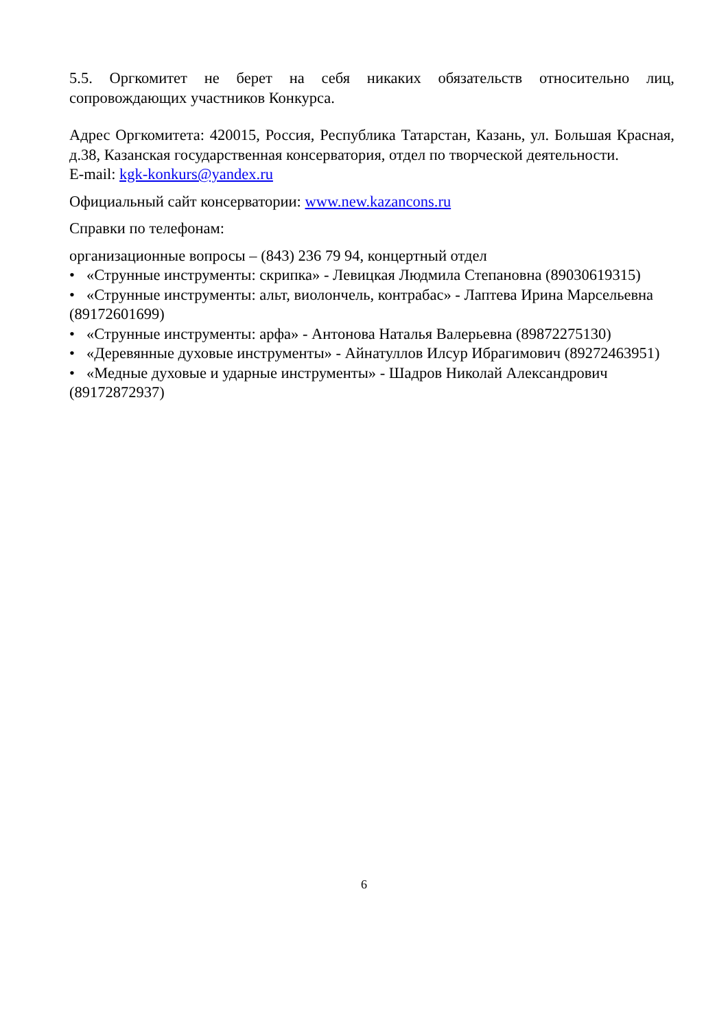5.5. Оргкомитет не берет на себя никаких обязательств относительно лиц, сопровождающих участников Конкурса.
Адрес Оргкомитета: 420015, Россия, Республика Татарстан, Казань, ул. Большая Красная, д.38, Казанская государственная консерватория, отдел по творческой деятельности.
E-mail: kgk-konkurs@yandex.ru
Официальный сайт консерватории: www.new.kazancons.ru
Справки по телефонам:
организационные вопросы – (843) 236 79 94, концертный отдел
• «Струнные инструменты: скрипка» - Левицкая Людмила Степановна (89030619315)
• «Струнные инструменты: альт, виолончель, контрабас» - Лаптева Ирина Марсельевна (89172601699)
• «Струнные инструменты: арфа» - Антонова Наталья Валерьевна (89872275130)
• «Деревянные духовые инструменты» - Айнатуллов Илсур Ибрагимович (89272463951)
• «Медные духовые и ударные инструменты» - Шадров Николай Александрович (89172872937)
6